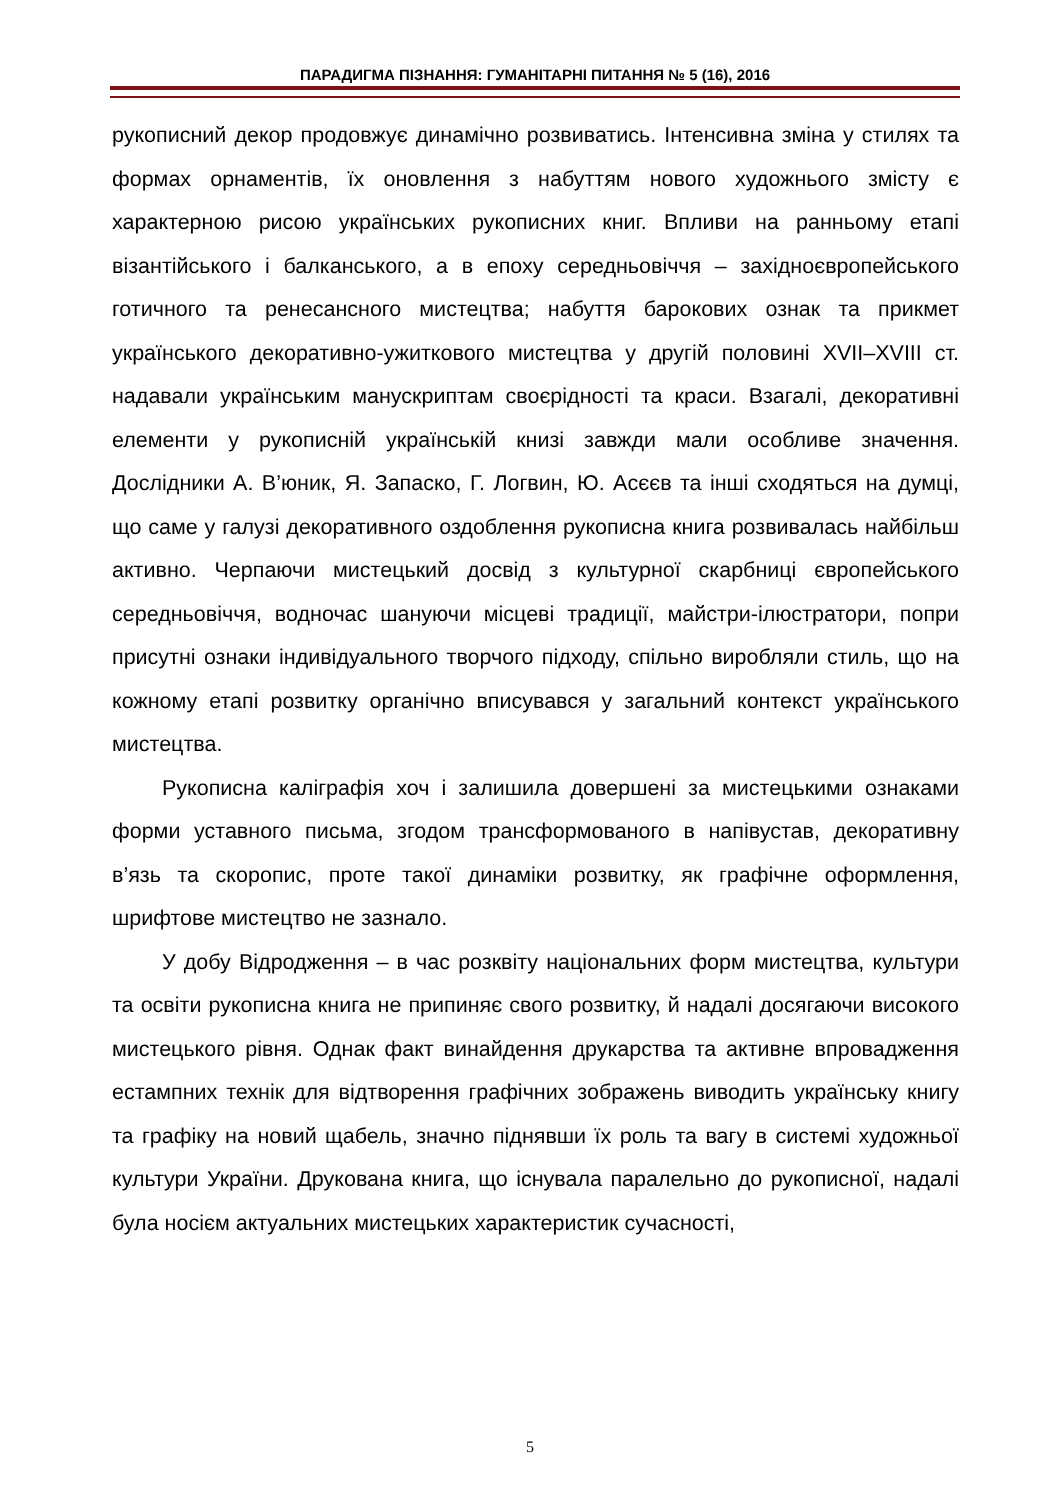ПАРАДИГМА ПІЗНАННЯ: ГУМАНІТАРНІ ПИТАННЯ № 5 (16), 2016
рукописний декор продовжує динамічно розвиватись. Інтенсивна зміна у стилях та формах орнаментів, їх оновлення з набуттям нового художнього змісту є характерною рисою українських рукописних книг. Впливи на ранньому етапі візантійського і балканського, а в епоху середньовіччя – західноєвропейського готичного та ренесансного мистецтва; набуття барокових ознак та прикмет українського декоративно-ужиткового мистецтва у другій половині XVII–XVIII ст. надавали українським манускриптам своєрідності та краси. Взагалі, декоративні елементи у рукописній українській книзі завжди мали особливе значення. Дослідники А. В’юник, Я. Запаско, Г. Логвин, Ю. Асєєв та інші сходяться на думці, що саме у галузі декоративного оздоблення рукописна книга розвивалась найбільш активно. Черпаючи мистецький досвід з культурної скарбниці європейського середньовіччя, водночас шануючи місцеві традиції, майстри-ілюстратори, попри присутні ознаки індивідуального творчого підходу, спільно виробляли стиль, що на кожному етапі розвитку органічно вписувався у загальний контекст українського мистецтва.
Рукописна каліграфія хоч і залишила довершені за мистецькими ознаками форми уставного письма, згодом трансформованого в напівустав, декоративну в’язь та скоропис, проте такої динаміки розвитку, як графічне оформлення, шрифтове мистецтво не зазнало.
У добу Відродження – в час розквіту національних форм мистецтва, культури та освіти рукописна книга не припиняє свого розвитку, й надалі досягаючи високого мистецького рівня. Однак факт винайдення друкарства та активне впровадження естампних технік для відтворення графічних зображень виводить українську книгу та графіку на новий щабель, значно піднявши їх роль та вагу в системі художньої культури України. Друкована книга, що існувала паралельно до рукописної, надалі була носієм актуальних мистецьких характеристик сучасності,
5